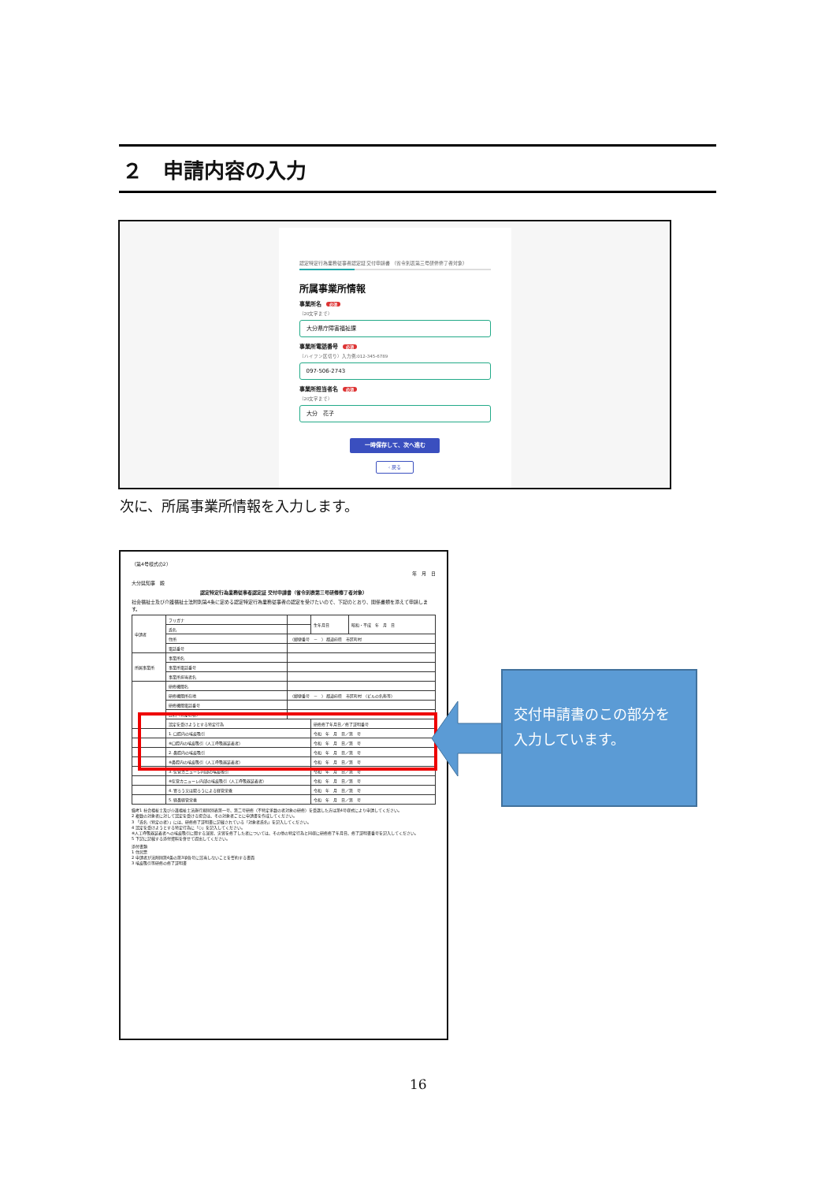２　申請内容の入力
認定特定行為業務従事者認定証 交付申請書 （省令別表第三号研修修了者対象）
所属事業所情報
事業所名 必須
（20文字まで）
大分県庁障害福祉課
事業所電話番号 必須
（ハイフン区切り）入力例:012-345-6789
097-506-2743
事業所担当者名 必須
（20文字まで）
大分　花子
一時保存して、次へ進む
‹ 戻る
次に、所属事業所情報を入力します。
（第4号様式の2）
年　月　日
大分県知事　殿
認定特定行為業務従事者認定証 交付申請書（省令別表第三号研修修了者対象）
社会福祉士及び介護福祉士法附則第4条に定める認定特定行為業務従事者の認定を受けたいので、下記のとおり、関係書類を添えて申請します。
| 申請者 | フリガナ | | 生年月日 | 昭和・平成 年 月 日 |
| | 氏名 | | | |
| | 住所 | （郵便番号 － ） 都道府県 市区町村 | | |
| | 電話番号 | | | |
| 所属事業所 | 事業所名 | | | |
| | 事業所電話番号 | | | |
| | 事業所担当者名 | | | |
| | 研修機関名 | | | |
| | 研修機関所在地 | （郵便番号 － ） 都道府県 市区町村 （ビルの名称等） | | |
| | 研修機関電話番号 | | | |
| | 氏名（特定の者） | | | |
| | 認定を受けようとする特定行為 | | 研修修了年月日／修了証明番号 | |
| | 1. 口腔内の喀痰吸引 | | 令和 年 月 日／第 号 | |
| | ※口腔内の喀痰吸引（人工呼吸器装着者） | | 令和 年 月 日／第 号 | |
| | 2. 鼻腔内の喀痰吸引 | | 令和 年 月 日／第 号 | |
| | ※鼻腔内の喀痰吸引（人工呼吸器装着者） | | 令和 年 月 日／第 号 | |
| | 3. 気管カニューレ内部の喀痰吸引 | | 令和 年 月 日／第 号 | |
| | ※気管カニューレ内部の喀痰吸引（人工呼吸器装着者） | | 令和 年 月 日／第 号 | |
| | 4. 胃ろう又は腸ろうによる経管栄養 | | 令和 年 月 日／第 号 | |
| | 5. 経鼻経管栄養 | | 令和 年 月 日／第 号 | |
備考1 社会福祉士及び介護福祉士法施行規則別表第一号、第二号研修（不特定多数の者対象の研修）を受講した方は第4号様式により申請してください。
2 複数の対象者に対して認定を受ける場合は、その対象者ごとに申請書を作成してください。
3 「氏名（特定の者）」には、研修修了証明書に記載されている「対象者氏名」を記入してください。
4 認定を受けようとする特定行為に「○」を記入してください。
※人工呼吸器装着者への喀痰吸引に関する演習、実習を修了した者については、その他の特定行為と同様に研修修了年月日、修了証明書番号を記入してください。
5 下記に記載する添付資料を併せて提出してください。
添付書類
1 住民票
2 申請者が法附則第4条の第3項各号に該当しないことを誓約する書面
3 喀痰吸引等研修の修了証明書
交付申請書のこの部分を
入力しています。
16